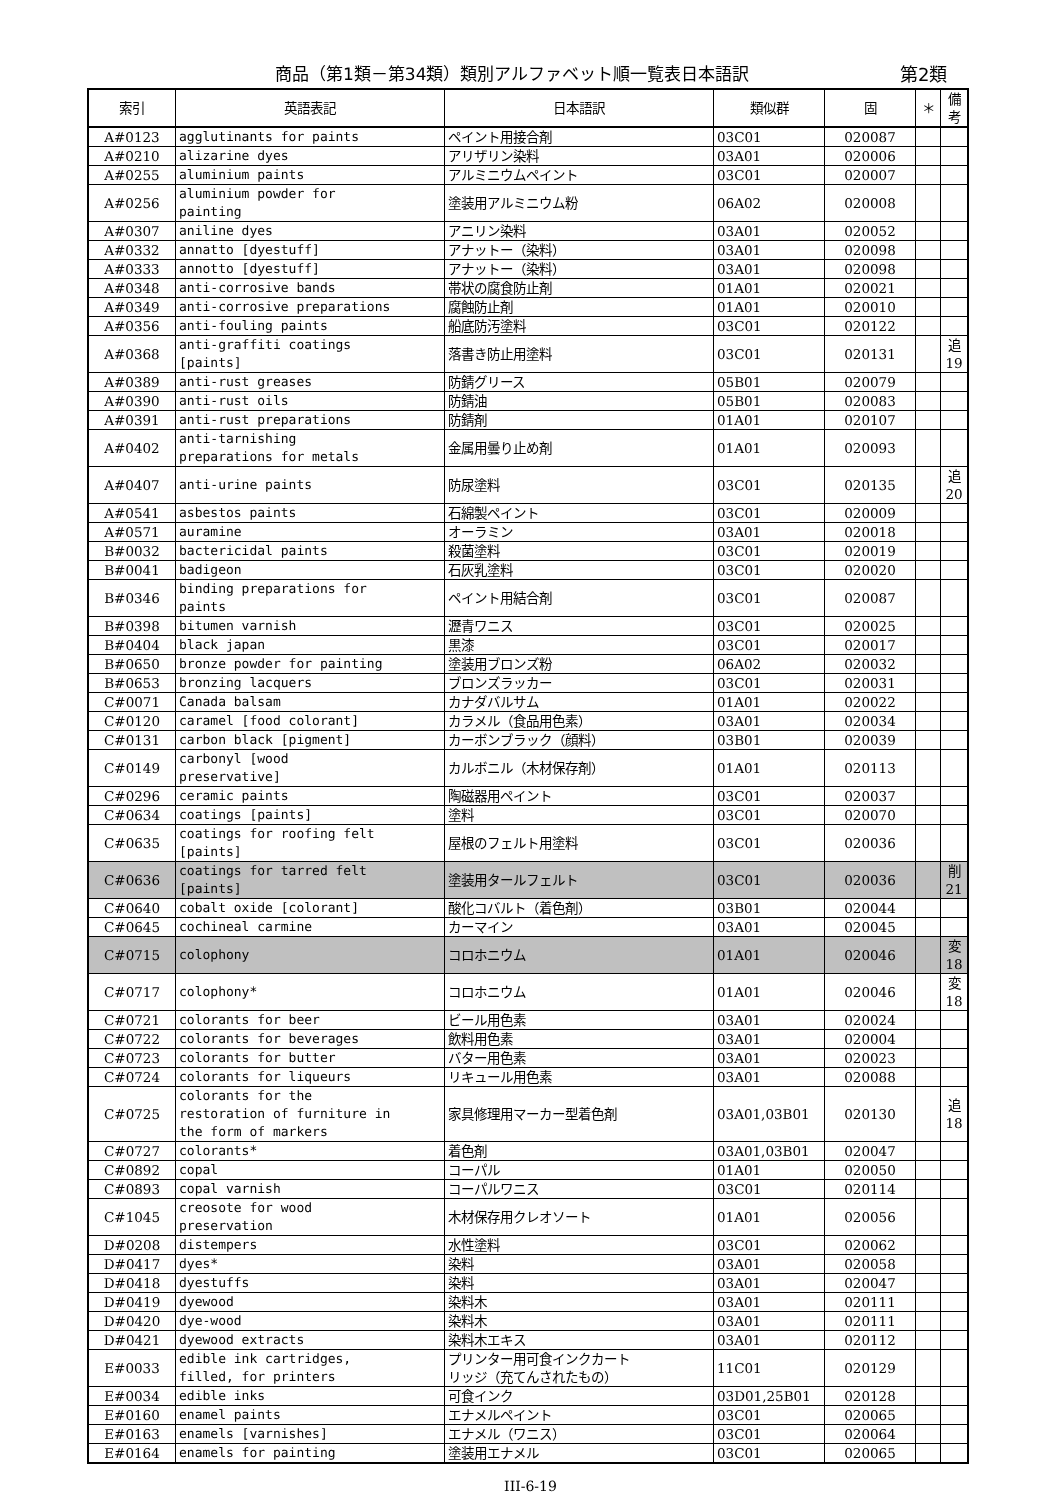商品（第1類－第34類）類別アルファベット順一覧表日本語訳 第2類
| 索引 | 英語表記 | 日本語訳 | 類似群 | 固 | ＊ | 備考 |
| --- | --- | --- | --- | --- | --- | --- |
| A#0123 | agglutinants for paints | ペイント用接合剤 | 03C01 | 020087 | | |
| A#0210 | alizarine dyes | アリザリン染料 | 03A01 | 020006 | | |
| A#0255 | aluminium paints | アルミニウムペイント | 03C01 | 020007 | | |
| A#0256 | aluminium powder for painting | 塗装用アルミニウム粉 | 06A02 | 020008 | | |
| A#0307 | aniline dyes | アニリン染料 | 03A01 | 020052 | | |
| A#0332 | annatto [dyestuff] | アナットー（染料） | 03A01 | 020098 | | |
| A#0333 | annotto [dyestuff] | アナットー（染料） | 03A01 | 020098 | | |
| A#0348 | anti-corrosive bands | 帯状の腐食防止剤 | 01A01 | 020021 | | |
| A#0349 | anti-corrosive preparations | 腐蝕防止剤 | 01A01 | 020010 | | |
| A#0356 | anti-fouling paints | 船底防汚塗料 | 03C01 | 020122 | | |
| A#0368 | anti-graffiti coatings [paints] | 落書き防止用塗料 | 03C01 | 020131 | | 追19 |
| A#0389 | anti-rust greases | 防錆グリース | 05B01 | 020079 | | |
| A#0390 | anti-rust oils | 防錆油 | 05B01 | 020083 | | |
| A#0391 | anti-rust preparations | 防錆剤 | 01A01 | 020107 | | |
| A#0402 | anti-tarnishing preparations for metals | 金属用曇り止め剤 | 01A01 | 020093 | | |
| A#0407 | anti-urine paints | 防尿塗料 | 03C01 | 020135 | | 追20 |
| A#0541 | asbestos paints | 石綿製ペイント | 03C01 | 020009 | | |
| A#0571 | auramine | オーラミン | 03A01 | 020018 | | |
| B#0032 | bactericidal paints | 殺菌塗料 | 03C01 | 020019 | | |
| B#0041 | badigeon | 石灰乳塗料 | 03C01 | 020020 | | |
| B#0346 | binding preparations for paints | ペイント用結合剤 | 03C01 | 020087 | | |
| B#0398 | bitumen varnish | 瀝青ワニス | 03C01 | 020025 | | |
| B#0404 | black japan | 黒漆 | 03C01 | 020017 | | |
| B#0650 | bronze powder for painting | 塗装用ブロンズ粉 | 06A02 | 020032 | | |
| B#0653 | bronzing lacquers | ブロンズラッカー | 03C01 | 020031 | | |
| C#0071 | Canada balsam | カナダバルサム | 01A01 | 020022 | | |
| C#0120 | caramel [food colorant] | カラメル（食品用色素） | 03A01 | 020034 | | |
| C#0131 | carbon black [pigment] | カーボンブラック（顔料） | 03B01 | 020039 | | |
| C#0149 | carbonyl [wood preservative] | カルボニル（木材保存剤） | 01A01 | 020113 | | |
| C#0296 | ceramic paints | 陶磁器用ペイント | 03C01 | 020037 | | |
| C#0634 | coatings [paints] | 塗料 | 03C01 | 020070 | | |
| C#0635 | coatings for roofing felt [paints] | 屋根のフェルト用塗料 | 03C01 | 020036 | | |
| C#0636 | coatings for tarred felt [paints] | 塗装用タールフェルト | 03C01 | 020036 | | 削21 |
| C#0640 | cobalt oxide [colorant] | 酸化コバルト（着色剤） | 03B01 | 020044 | | |
| C#0645 | cochineal carmine | カーマイン | 03A01 | 020045 | | |
| C#0715 | colophony | コロホニウム | 01A01 | 020046 | | 変18 |
| C#0717 | colophony* | コロホニウム | 01A01 | 020046 | | 変18 |
| C#0721 | colorants for beer | ビール用色素 | 03A01 | 020024 | | |
| C#0722 | colorants for beverages | 飲料用色素 | 03A01 | 020004 | | |
| C#0723 | colorants for butter | バター用色素 | 03A01 | 020023 | | |
| C#0724 | colorants for liqueurs | リキュール用色素 | 03A01 | 020088 | | |
| C#0725 | colorants for the restoration of furniture in the form of markers | 家具修理用マーカー型着色剤 | 03A01,03B01 | 020130 | | 追18 |
| C#0727 | colorants* | 着色剤 | 03A01,03B01 | 020047 | | |
| C#0892 | copal | コーパル | 01A01 | 020050 | | |
| C#0893 | copal varnish | コーパルワニス | 03C01 | 020114 | | |
| C#1045 | creosote for wood preservation | 木材保存用クレオソート | 01A01 | 020056 | | |
| D#0208 | distempers | 水性塗料 | 03C01 | 020062 | | |
| D#0417 | dyes* | 染料 | 03A01 | 020058 | | |
| D#0418 | dyestuffs | 染料 | 03A01 | 020047 | | |
| D#0419 | dyewood | 染料木 | 03A01 | 020111 | | |
| D#0420 | dye-wood | 染料木 | 03A01 | 020111 | | |
| D#0421 | dyewood extracts | 染料木エキス | 03A01 | 020112 | | |
| E#0033 | edible ink cartridges, filled, for printers | プリンター用可食インクカート リッジ（充てんされたもの） | 11C01 | 020129 | | |
| E#0034 | edible inks | 可食インク | 03D01,25B01 | 020128 | | |
| E#0160 | enamel paints | エナメルペイント | 03C01 | 020065 | | |
| E#0163 | enamels [varnishes] | エナメル（ワニス） | 03C01 | 020064 | | |
| E#0164 | enamels for painting | 塗装用エナメル | 03C01 | 020065 | | |
III-6-19